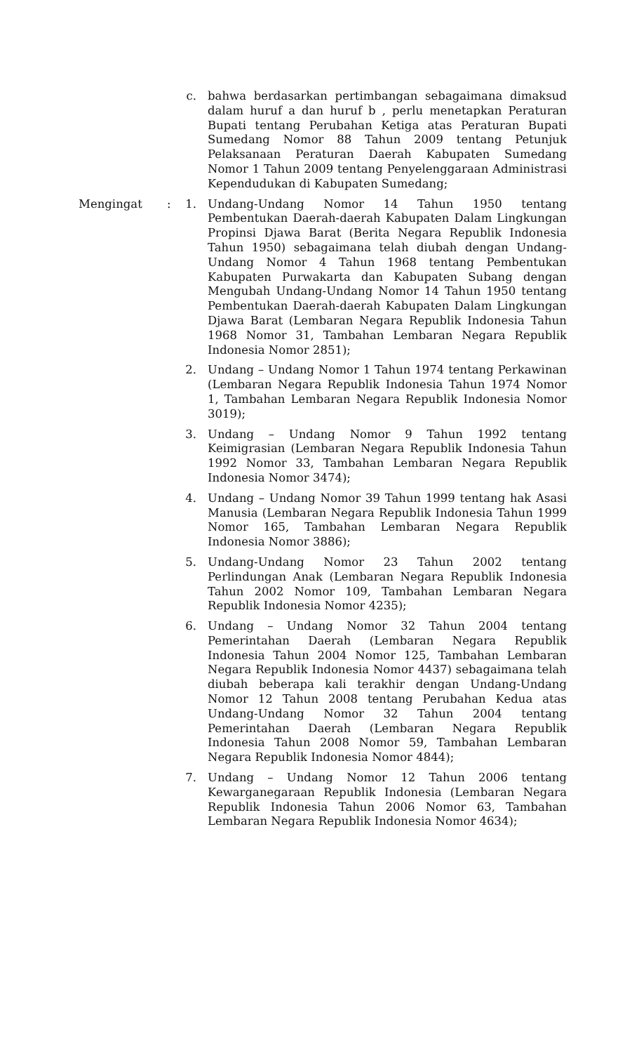c. bahwa berdasarkan pertimbangan sebagaimana dimaksud dalam huruf a dan huruf b , perlu menetapkan Peraturan Bupati tentang Perubahan Ketiga atas Peraturan Bupati Sumedang Nomor 88 Tahun 2009 tentang Petunjuk Pelaksanaan Peraturan Daerah Kabupaten Sumedang Nomor 1 Tahun 2009 tentang Penyelenggaraan Administrasi Kependudukan di Kabupaten Sumedang;
Mengingat : 1. Undang-Undang Nomor 14 Tahun 1950 tentang Pembentukan Daerah-daerah Kabupaten Dalam Lingkungan Propinsi Djawa Barat (Berita Negara Republik Indonesia Tahun 1950) sebagaimana telah diubah dengan Undang-Undang Nomor 4 Tahun 1968 tentang Pembentukan Kabupaten Purwakarta dan Kabupaten Subang dengan Mengubah Undang-Undang Nomor 14 Tahun 1950 tentang Pembentukan Daerah-daerah Kabupaten Dalam Lingkungan Djawa Barat (Lembaran Negara Republik Indonesia Tahun 1968 Nomor 31, Tambahan Lembaran Negara Republik Indonesia Nomor 2851);
2. Undang – Undang Nomor 1 Tahun 1974 tentang Perkawinan (Lembaran Negara Republik Indonesia Tahun 1974 Nomor 1, Tambahan Lembaran Negara Republik Indonesia Nomor 3019);
3. Undang – Undang Nomor 9 Tahun 1992 tentang Keimigrasian (Lembaran Negara Republik Indonesia Tahun 1992 Nomor 33, Tambahan Lembaran Negara Republik Indonesia Nomor 3474);
4. Undang – Undang Nomor 39 Tahun 1999 tentang hak Asasi Manusia (Lembaran Negara Republik Indonesia Tahun 1999 Nomor 165, Tambahan Lembaran Negara Republik Indonesia Nomor 3886);
5. Undang-Undang Nomor 23 Tahun 2002 tentang Perlindungan Anak (Lembaran Negara Republik Indonesia Tahun 2002 Nomor 109, Tambahan Lembaran Negara Republik Indonesia Nomor 4235);
6. Undang – Undang Nomor 32 Tahun 2004 tentang Pemerintahan Daerah (Lembaran Negara Republik Indonesia Tahun 2004 Nomor 125, Tambahan Lembaran Negara Republik Indonesia Nomor 4437) sebagaimana telah diubah beberapa kali terakhir dengan Undang-Undang Nomor 12 Tahun 2008 tentang Perubahan Kedua atas Undang-Undang Nomor 32 Tahun 2004 tentang Pemerintahan Daerah (Lembaran Negara Republik Indonesia Tahun 2008 Nomor 59, Tambahan Lembaran Negara Republik Indonesia Nomor 4844);
7. Undang – Undang Nomor 12 Tahun 2006 tentang Kewarganegaraan Republik Indonesia (Lembaran Negara Republik Indonesia Tahun 2006 Nomor 63, Tambahan Lembaran Negara Republik Indonesia Nomor 4634);